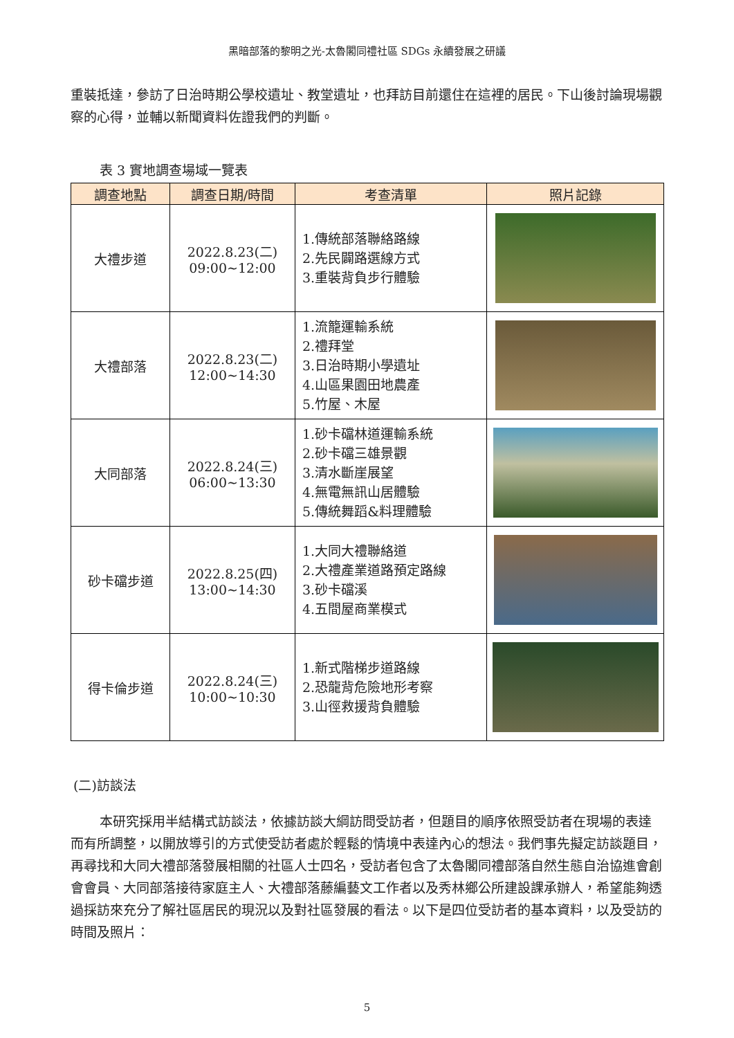黑暗部落的黎明之光-太魯閣同禮社區 SDGs 永續發展之研議
重裝抵達，參訪了日治時期公學校遺址、教堂遺址，也拜訪目前還住在這裡的居民。下山後討論現場觀察的心得，並輔以新聞資料佐證我們的判斷。
表 3 實地調查場域一覽表
| 調查地點 | 調查日期/時間 | 考查清單 | 照片記錄 |
| --- | --- | --- | --- |
| 大禮步道 | 2022.8.23(二) 09:00~12:00 | 1.傳統部落聯絡路線 2.先民闢路選線方式 3.重裝背負步行體驗 | |
| 大禮部落 | 2022.8.23(二) 12:00~14:30 | 1.流籠運輸系統 2.禮拜堂 3.日治時期小學遺址 4.山區果園田地農產 5.竹屋、木屋 | |
| 大同部落 | 2022.8.24(三) 06:00~13:30 | 1.砂卡礑林道運輸系統 2.砂卡礑三雄景觀 3.清水斷崖展望 4.無電無訊山居體驗 5.傳統舞蹈&料理體驗 | |
| 砂卡礑步道 | 2022.8.25(四) 13:00~14:30 | 1.大同大禮聯絡道 2.大禮產業道路預定路線 3.砂卡礑溪 4.五間屋商業模式 | |
| 得卡倫步道 | 2022.8.24(三) 10:00~10:30 | 1.新式階梯步道路線 2.恐龍背危險地形考察 3.山徑救援背負體驗 | |
(二)訪談法
本研究採用半結構式訪談法，依據訪談大綱訪問受訪者，但題目的順序依照受訪者在現場的表達而有所調整，以開放導引的方式使受訪者處於輕鬆的情境中表達內心的想法。我們事先擬定訪談題目，再尋找和大同大禮部落發展相關的社區人士四名，受訪者包含了太魯閣同禮部落自然生態自治協進會創會會員、大同部落接待家庭主人、大禮部落藤編藝文工作者以及秀林鄉公所建設課承辦人，希望能夠透過採訪來充分了解社區居民的現況以及對社區發展的看法。以下是四位受訪者的基本資料，以及受訪的時間及照片：
5